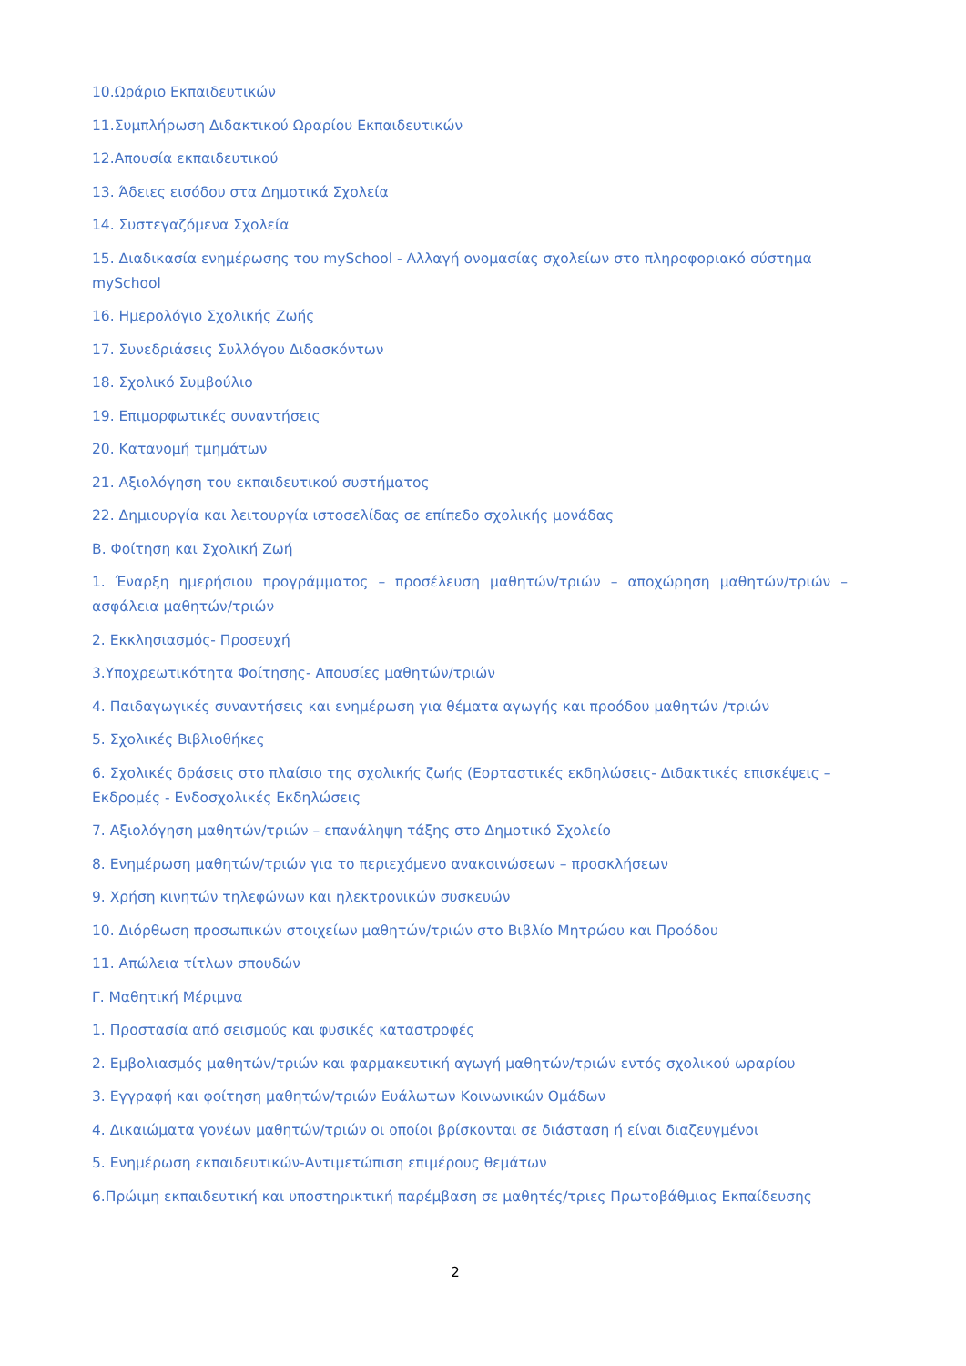10.Ωράριο Εκπαιδευτικών
11.Συμπλήρωση Διδακτικού Ωραρίου Εκπαιδευτικών
12.Απουσία εκπαιδευτικού
13. Άδειες εισόδου στα Δημοτικά Σχολεία
14. Συστεγαζόμενα Σχολεία
15. Διαδικασία ενημέρωσης του mySchool - Αλλαγή ονομασίας σχολείων στο πληροφοριακό σύστημα mySchool
16. Ημερολόγιο Σχολικής Ζωής
17. Συνεδριάσεις Συλλόγου Διδασκόντων
18. Σχολικό Συμβούλιο
19. Επιμορφωτικές συναντήσεις
20. Κατανομή τμημάτων
21. Αξιολόγηση του εκπαιδευτικού συστήματος
22. Δημιουργία και λειτουργία ιστοσελίδας σε επίπεδο σχολικής μονάδας
Β. Φοίτηση και Σχολική Ζωή
1. Έναρξη ημερήσιου προγράμματος – προσέλευση μαθητών/τριών – αποχώρηση μαθητών/τριών – ασφάλεια μαθητών/τριών
2. Εκκλησιασμός- Προσευχή
3.Υποχρεωτικότητα Φοίτησης- Απουσίες μαθητών/τριών
4. Παιδαγωγικές συναντήσεις και ενημέρωση για θέματα αγωγής και προόδου μαθητών /τριών
5. Σχολικές Βιβλιοθήκες
6. Σχολικές δράσεις στο πλαίσιο της σχολικής ζωής (Εορταστικές εκδηλώσεις- Διδακτικές επισκέψεις – Εκδρομές - Ενδοσχολικές Εκδηλώσεις
7. Αξιολόγηση μαθητών/τριών – επανάληψη τάξης στο Δημοτικό Σχολείο
8. Ενημέρωση μαθητών/τριών για το περιεχόμενο ανακοινώσεων – προσκλήσεων
9. Χρήση κινητών τηλεφώνων και ηλεκτρονικών συσκευών
10. Διόρθωση προσωπικών στοιχείων μαθητών/τριών στο Βιβλίο Μητρώου και Προόδου
11. Απώλεια τίτλων σπουδών
Γ. Μαθητική Μέριμνα
1. Προστασία από σεισμούς και φυσικές καταστροφές
2. Εμβολιασμός μαθητών/τριών και φαρμακευτική αγωγή μαθητών/τριών εντός σχολικού ωραρίου
3. Εγγραφή και φοίτηση μαθητών/τριών Ευάλωτων Κοινωνικών Ομάδων
4. Δικαιώματα γονέων μαθητών/τριών οι οποίοι βρίσκονται σε διάσταση ή είναι διαζευγμένοι
5. Ενημέρωση εκπαιδευτικών-Αντιμετώπιση επιμέρους θεμάτων
6.Πρώιμη εκπαιδευτική και υποστηρικτική παρέμβαση σε μαθητές/τριες Πρωτοβάθμιας Εκπαίδευσης
2